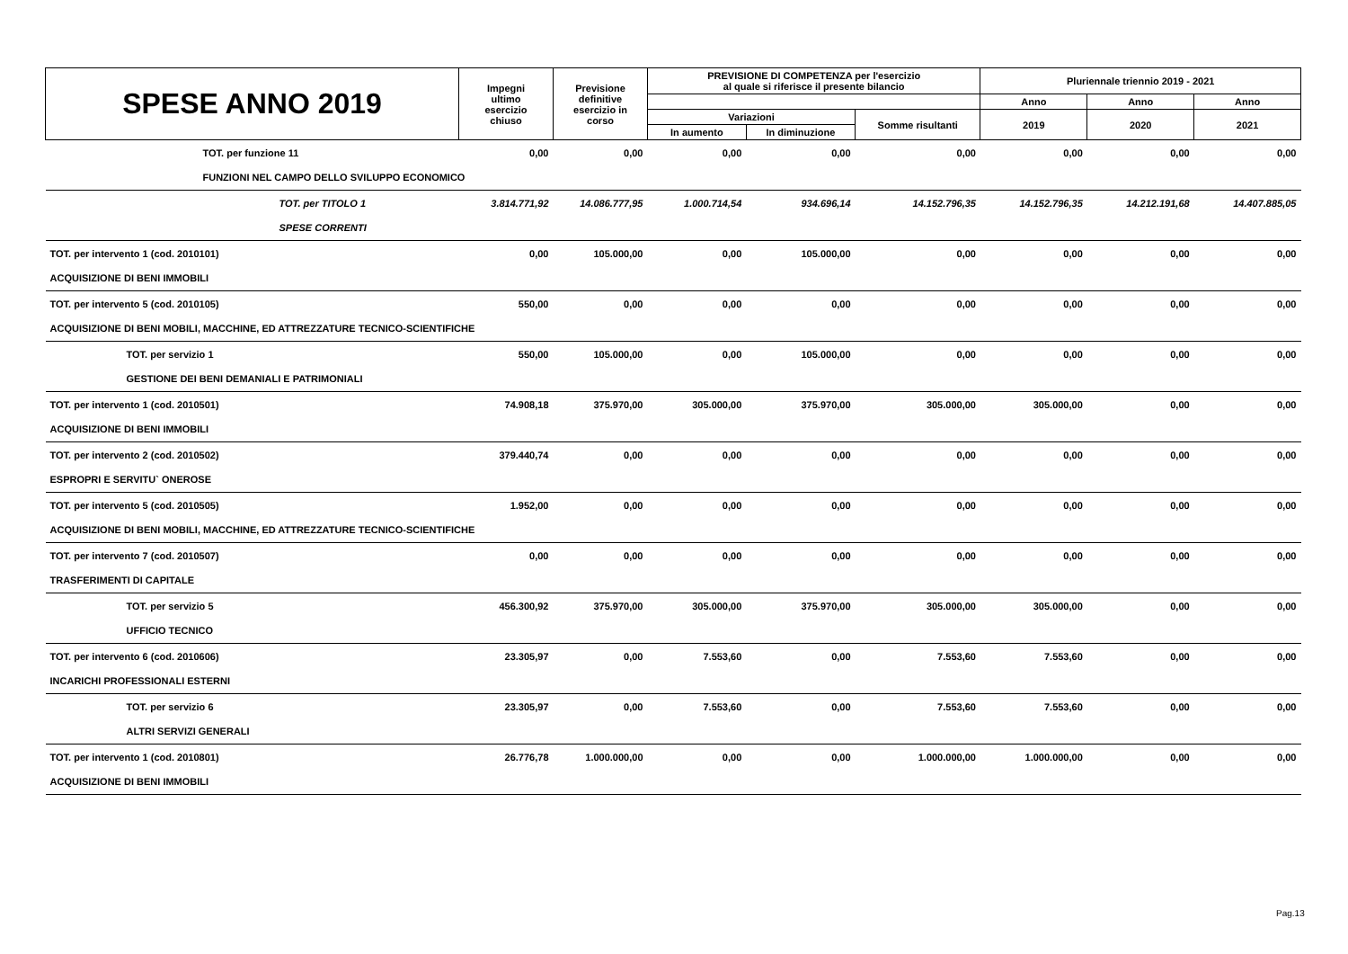| SPESE ANNO 2019 | Impegni ultimo esercizio chiuso | Previsione definitive esercizio in corso | PREVISIONE DI COMPETENZA per l'esercizio al quale si riferisce il presente bilancio | | | Pluriennale triennio 2019 - 2021 | | |
| --- | --- | --- | --- | --- | --- | --- | --- | --- |
| | | | | | | Anno | Anno | Anno |
| | | | Variazioni | | Somme risultanti | 2019 | 2020 | 2021 |
| | | | In aumento | In diminuzione | | | | |
| TOT. per funzione 11 | 0,00 | 0,00 | 0,00 | 0,00 | 0,00 | 0,00 | 0,00 | 0,00 |
| FUNZIONI NEL CAMPO DELLO SVILUPPO ECONOMICO | | | | | | | | |
| TOT. per TITOLO 1 | 3.814.771,92 | 14.086.777,95 | 1.000.714,54 | 934.696,14 | 14.152.796,35 | 14.152.796,35 | 14.212.191,68 | 14.407.885,05 |
| SPESE CORRENTI | | | | | | | | |
| TOT. per intervento 1 (cod. 2010101) | 0,00 | 105.000,00 | 0,00 | 105.000,00 | 0,00 | 0,00 | 0,00 | 0,00 |
| ACQUISIZIONE DI BENI IMMOBILI | | | | | | | | |
| TOT. per intervento 5 (cod. 2010105) | 550,00 | 0,00 | 0,00 | 0,00 | 0,00 | 0,00 | 0,00 | 0,00 |
| ACQUISIZIONE DI BENI MOBILI, MACCHINE, ED ATTREZZATURE TECNICO-SCIENTIFICHE | | | | | | | | |
| TOT. per servizio 1 | 550,00 | 105.000,00 | 0,00 | 105.000,00 | 0,00 | 0,00 | 0,00 | 0,00 |
| GESTIONE DEI BENI DEMANIALI E PATRIMONIALI | | | | | | | | |
| TOT. per intervento 1 (cod. 2010501) | 74.908,18 | 375.970,00 | 305.000,00 | 375.970,00 | 305.000,00 | 305.000,00 | 0,00 | 0,00 |
| ACQUISIZIONE DI BENI IMMOBILI | | | | | | | | |
| TOT. per intervento 2 (cod. 2010502) | 379.440,74 | 0,00 | 0,00 | 0,00 | 0,00 | 0,00 | 0,00 | 0,00 |
| ESPROPRI E SERVITU` ONEROSE | | | | | | | | |
| TOT. per intervento 5 (cod. 2010505) | 1.952,00 | 0,00 | 0,00 | 0,00 | 0,00 | 0,00 | 0,00 | 0,00 |
| ACQUISIZIONE DI BENI MOBILI, MACCHINE, ED ATTREZZATURE TECNICO-SCIENTIFICHE | | | | | | | | |
| TOT. per intervento 7 (cod. 2010507) | 0,00 | 0,00 | 0,00 | 0,00 | 0,00 | 0,00 | 0,00 | 0,00 |
| TRASFERIMENTI DI CAPITALE | | | | | | | | |
| TOT. per servizio 5 | 456.300,92 | 375.970,00 | 305.000,00 | 375.970,00 | 305.000,00 | 305.000,00 | 0,00 | 0,00 |
| UFFICIO TECNICO | | | | | | | | |
| TOT. per intervento 6 (cod. 2010606) | 23.305,97 | 0,00 | 7.553,60 | 0,00 | 7.553,60 | 7.553,60 | 0,00 | 0,00 |
| INCARICHI PROFESSIONALI ESTERNI | | | | | | | | |
| TOT. per servizio 6 | 23.305,97 | 0,00 | 7.553,60 | 0,00 | 7.553,60 | 7.553,60 | 0,00 | 0,00 |
| ALTRI SERVIZI GENERALI | | | | | | | | |
| TOT. per intervento 1 (cod. 2010801) | 26.776,78 | 1.000.000,00 | 0,00 | 0,00 | 1.000.000,00 | 1.000.000,00 | 0,00 | 0,00 |
| ACQUISIZIONE DI BENI IMMOBILI | | | | | | | | |
Pag.13